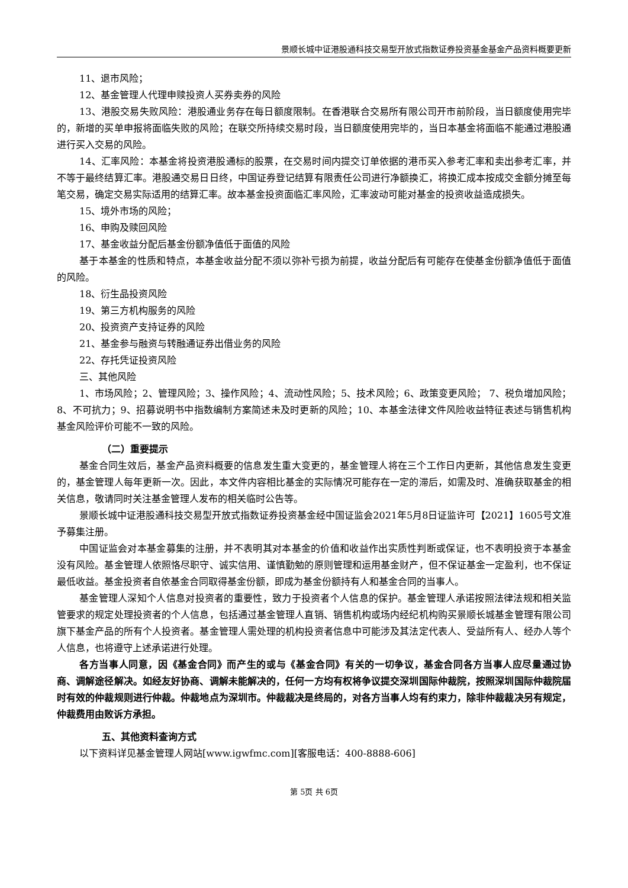景顺长城中证港股通科技交易型开放式指数证券投资基金基金产品资料概要更新
11、退市风险；
12、基金管理人代理申赎投资人买券卖券的风险
13、港股交易失败风险：港股通业务存在每日额度限制。在香港联合交易所有限公司开市前阶段，当日额度使用完毕的，新增的买单申报将面临失败的风险；在联交所持续交易时段，当日额度使用完毕的，当日本基金将面临不能通过港股通进行买入交易的风险。
14、汇率风险：本基金将投资港股通标的股票，在交易时间内提交订单依据的港币买入参考汇率和卖出参考汇率，并不等于最终结算汇率。港股通交易日日终，中国证券登记结算有限责任公司进行净额换汇，将换汇成本按成交金额分摊至每笔交易，确定交易实际适用的结算汇率。故本基金投资面临汇率风险，汇率波动可能对基金的投资收益造成损失。
15、境外市场的风险；
16、申购及赎回风险
17、基金收益分配后基金份额净值低于面值的风险
基于本基金的性质和特点，本基金收益分配不须以弥补亏损为前提，收益分配后有可能存在使基金份额净值低于面值的风险。
18、衍生品投资风险
19、第三方机构服务的风险
20、投资资产支持证券的风险
21、基金参与融资与转融通证券出借业务的风险
22、存托凭证投资风险
三、其他风险
1、市场风险；2、管理风险；3、操作风险；4、流动性风险；5、技术风险；6、政策变更风险； 7、税负增加风险；8、不可抗力；9、招募说明书中指数编制方案简述未及时更新的风险；10、本基金法律文件风险收益特征表述与销售机构基金风险评价可能不一致的风险。
（二）重要提示
基金合同生效后，基金产品资料概要的信息发生重大变更的，基金管理人将在三个工作日内更新，其他信息发生变更的，基金管理人每年更新一次。因此，本文件内容相比基金的实际情况可能存在一定的滞后，如需及时、准确获取基金的相关信息，敬请同时关注基金管理人发布的相关临时公告等。
景顺长城中证港股通科技交易型开放式指数证券投资基金经中国证监会2021年5月8日证监许可【2021】1605号文准予募集注册。
中国证监会对本基金募集的注册，并不表明其对本基金的价值和收益作出实质性判断或保证，也不表明投资于本基金没有风险。基金管理人依照恪尽职守、诚实信用、谨慎勤勉的原则管理和运用基金财产，但不保证基金一定盈利，也不保证最低收益。基金投资者自依基金合同取得基金份额，即成为基金份额持有人和基金合同的当事人。
基金管理人深知个人信息对投资者的重要性，致力于投资者个人信息的保护。基金管理人承诺按照法律法规和相关监管要求的规定处理投资者的个人信息，包括通过基金管理人直销、销售机构或场内经纪机构购买景顺长城基金管理有限公司旗下基金产品的所有个人投资者。基金管理人需处理的机构投资者信息中可能涉及其法定代表人、受益所有人、经办人等个人信息，也将遵守上述承诺进行处理。
各方当事人同意，因《基金合同》而产生的或与《基金合同》有关的一切争议，基金合同各方当事人应尽量通过协商、调解途径解决。如经友好协商、调解未能解决的，任何一方均有权将争议提交深圳国际仲裁院，按照深圳国际仲裁院届时有效的仲裁规则进行仲裁。仲裁地点为深圳市。仲裁裁决是终局的，对各方当事人均有约束力，除非仲裁裁决另有规定，仲裁费用由败诉方承担。
五、其他资料查询方式
以下资料详见基金管理人网站[www.igwfmc.com][客服电话：400-8888-606]
第 5页 共 6页